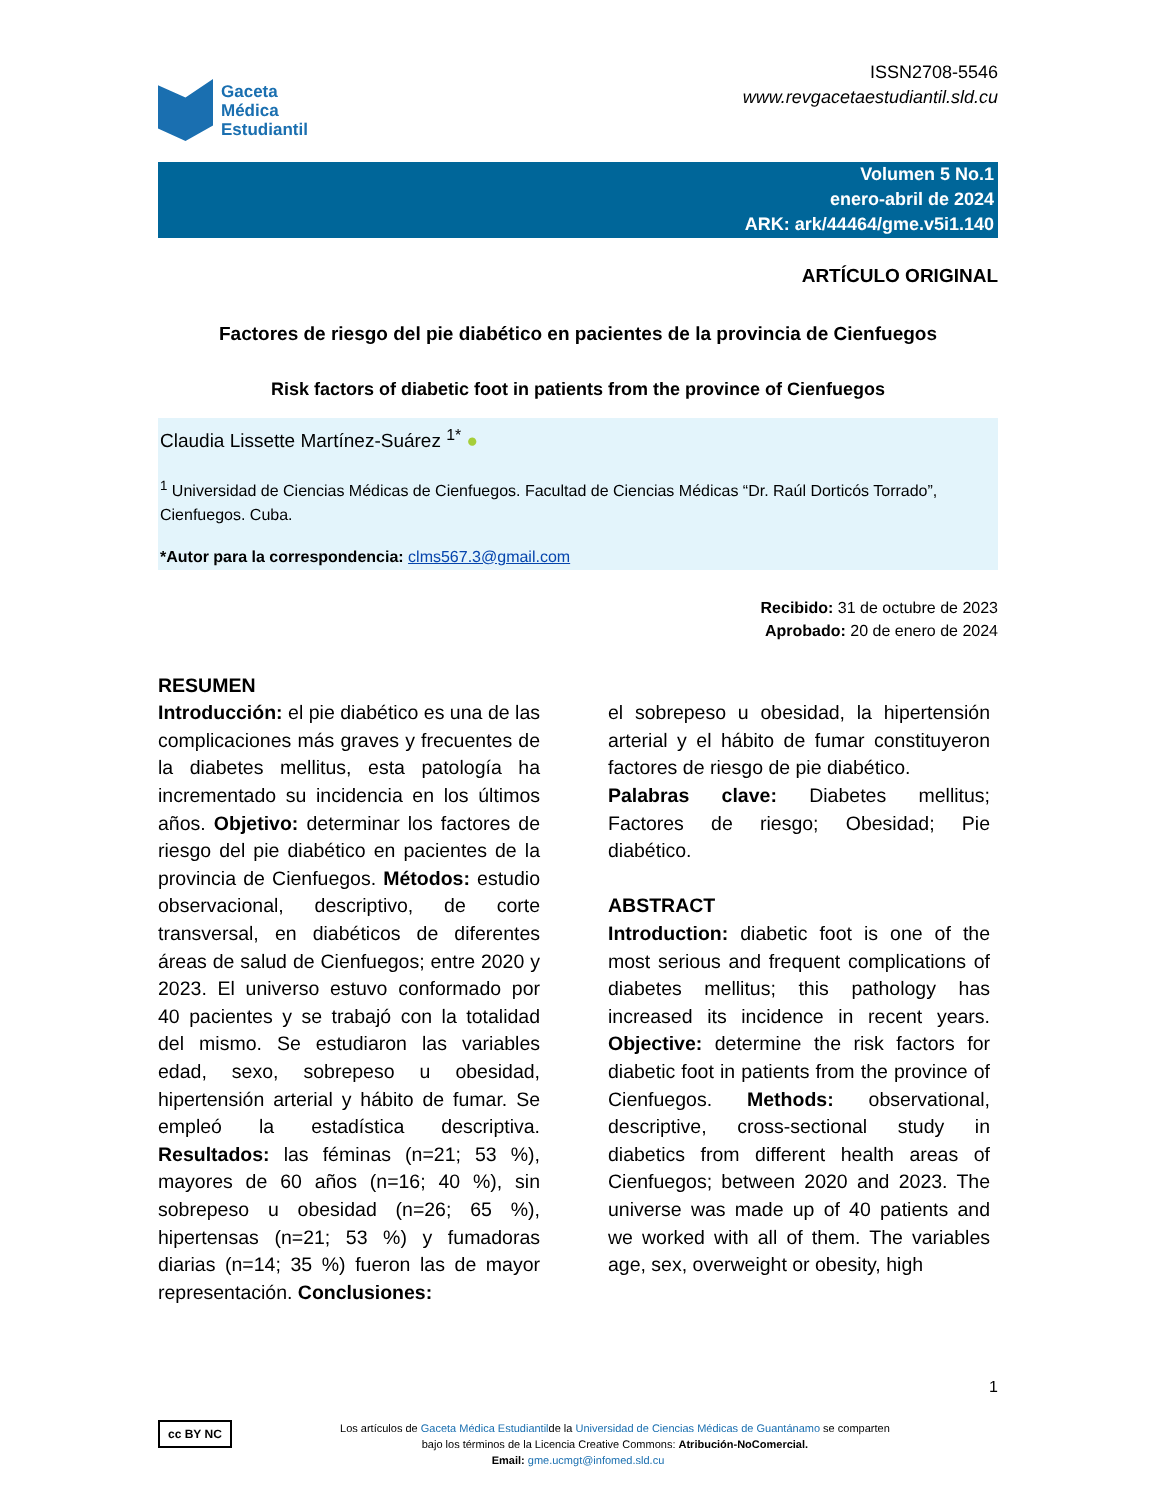Gaceta
Médica
Estudiantil
ISSN2708-5546
www.revgacetaestudiantil.sld.cu
Volumen 5 No.1
enero-abril de 2024
ARK: ark/44464/gme.v5i1.140
ARTÍCULO ORIGINAL
Factores de riesgo del pie diabético en pacientes de la provincia de Cienfuegos
Risk factors of diabetic foot in patients from the province of Cienfuegos
Claudia Lissette Martínez-Suárez <sup>1*</sup> ●
<sup>1</sup> Universidad de Ciencias Médicas de Cienfuegos. Facultad de Ciencias Médicas “Dr. Raúl Dorticós Torrado”, Cienfuegos. Cuba.
*Autor para la correspondencia: clms567.3@gmail.com
Recibido: 31 de octubre de 2023
Aprobado: 20 de enero de 2024
RESUMEN
Introducción: el pie diabético es una de las complicaciones más graves y frecuentes de la diabetes mellitus, esta patología ha incrementado su incidencia en los últimos años. Objetivo: determinar los factores de riesgo del pie diabético en pacientes de la provincia de Cienfuegos. Métodos: estudio observacional, descriptivo, de corte transversal, en diabéticos de diferentes áreas de salud de Cienfuegos; entre 2020 y 2023. El universo estuvo conformado por 40 pacientes y se trabajó con la totalidad del mismo. Se estudiaron las variables edad, sexo, sobrepeso u obesidad, hipertensión arterial y hábito de fumar. Se empleó la estadística descriptiva. Resultados: las féminas (n=21; 53 %), mayores de 60 años (n=16; 40 %), sin sobrepeso u obesidad (n=26; 65 %), hipertensas (n=21; 53 %) y fumadoras diarias (n=14; 35 %) fueron las de mayor representación. Conclusiones:
el sobrepeso u obesidad, la hipertensión arterial y el hábito de fumar constituyeron factores de riesgo de pie diabético.
Palabras clave: Diabetes mellitus; Factores de riesgo; Obesidad; Pie diabético.
ABSTRACT
Introduction: diabetic foot is one of the most serious and frequent complications of diabetes mellitus; this pathology has increased its incidence in recent years. Objective: determine the risk factors for diabetic foot in patients from the province of Cienfuegos. Methods: observational, descriptive, cross-sectional study in diabetics from different health areas of Cienfuegos; between 2020 and 2023. The universe was made up of 40 patients and we worked with all of them. The variables age, sex, overweight or obesity, high
1
cc BY NC Los artículos de Gaceta Médica Estudiantilde la Universidad de Ciencias Médicas de Guantánamo se comparten
bajo los términos de la Licencia Creative Commons: Atribución-NoComercial.
Email: gme.ucmgt@infomed.sld.cu